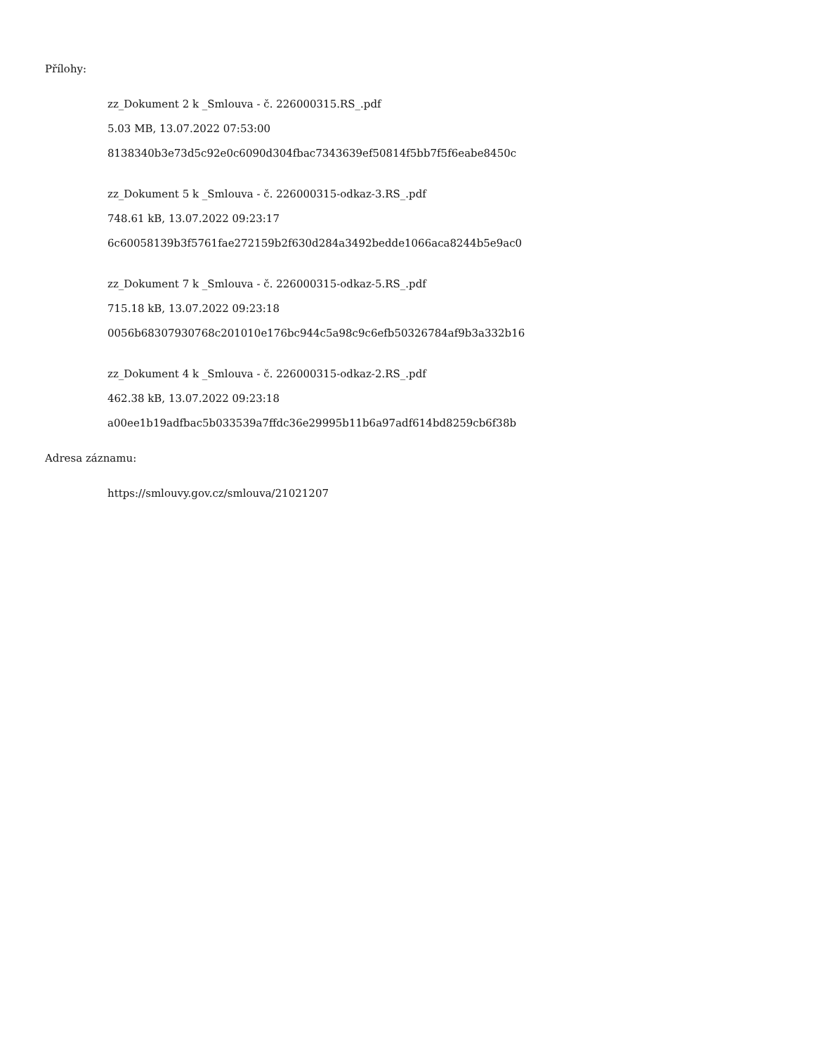Přílohy:
zz_Dokument 2 k _Smlouva - č. 226000315.RS_.pdf
5.03 MB, 13.07.2022 07:53:00
8138340b3e73d5c92e0c6090d304fbac7343639ef50814f5bb7f5f6eabe8450c
zz_Dokument 5 k _Smlouva - č. 226000315-odkaz-3.RS_.pdf
748.61 kB, 13.07.2022 09:23:17
6c60058139b3f5761fae272159b2f630d284a3492bedde1066aca8244b5e9ac0
zz_Dokument 7 k _Smlouva - č. 226000315-odkaz-5.RS_.pdf
715.18 kB, 13.07.2022 09:23:18
0056b68307930768c201010e176bc944c5a98c9c6efb50326784af9b3a332b16
zz_Dokument 4 k _Smlouva - č. 226000315-odkaz-2.RS_.pdf
462.38 kB, 13.07.2022 09:23:18
a00ee1b19adfbac5b033539a7ffdc36e29995b11b6a97adf614bd8259cb6f38b
Adresa záznamu:
https://smlouvy.gov.cz/smlouva/21021207